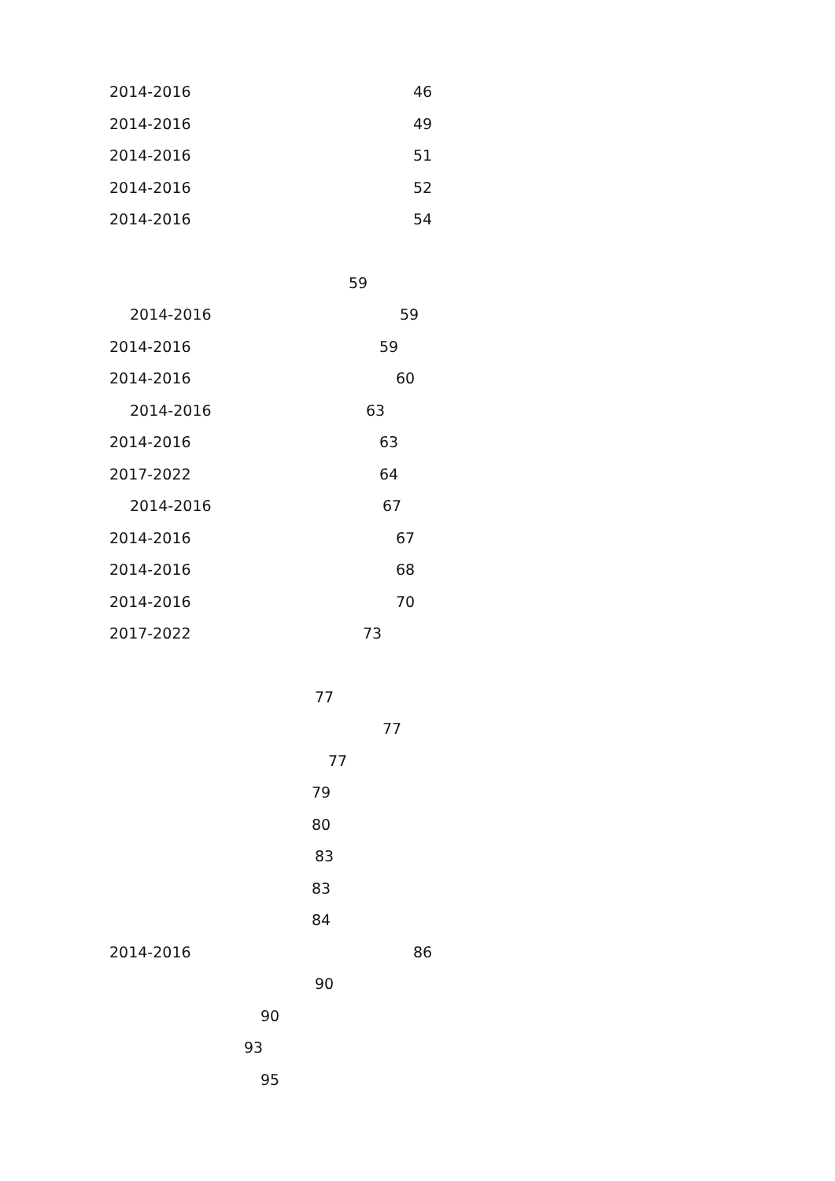2014-2016 46
2014-2016 49
2014-2016 51
2014-2016 52
2014-2016 54
59
2014-2016 59
2014-2016 59
2014-2016 60
2014-2016 63
2014-2016 63
2017-2022 64
2014-2016 67
2014-2016 67
2014-2016 68
2014-2016 70
2017-2022 73
77 77
77
79 80 83
83 84
2014-2016 86
90
90
93 95